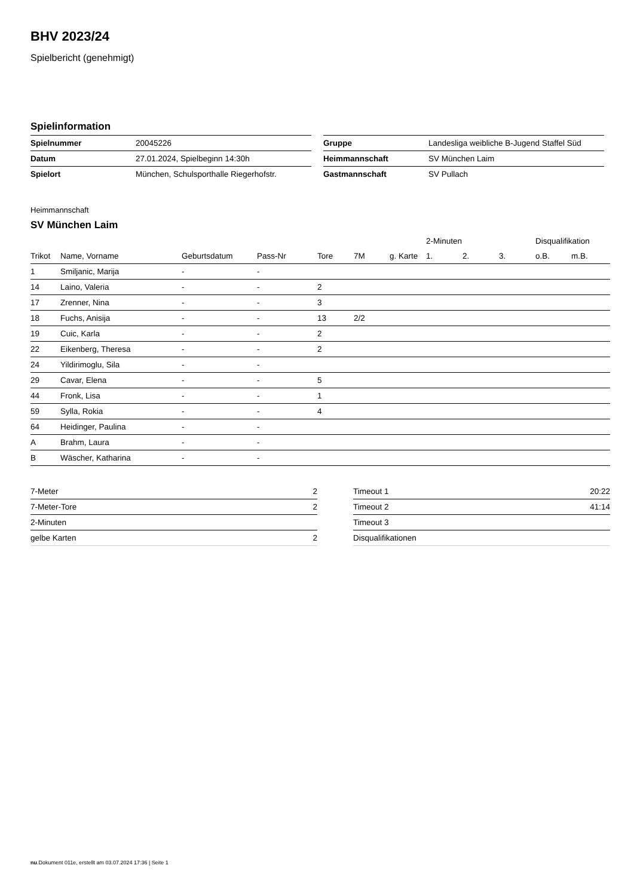BHV 2023/24
Spielbericht (genehmigt)
Spielinformation
| Spielnummer | 20045226 |
| Datum | 27.01.2024, Spielbeginn 14:30h |
| Spielort | München, Schulsporthalle Riegerhofstr. |
| Gruppe | Landesliga weibliche B-Jugend Staffel Süd |
| Heimmannschaft | SV München Laim |
| Gastmannschaft | SV Pullach |
Heimmannschaft
SV München Laim
| | | | | | | | 2-Minuten | | | Disqualifikation | |
| --- | --- | --- | --- | --- | --- | --- | --- | --- | --- | --- | --- |
| Trikot | Name, Vorname | Geburtsdatum | Pass-Nr | Tore | 7M | g. Karte | 1. | 2. | 3. | o.B. | m.B. |
| 1 | Smiljanic, Marija | - | - | | | | | | | | |
| 14 | Laino, Valeria | - | - | 2 | | | | | | | |
| 17 | Zrenner, Nina | - | - | 3 | | | | | | | |
| 18 | Fuchs, Anisija | - | - | 13 | 2/2 | | | | | | |
| 19 | Cuic, Karla | - | - | 2 | | | | | | | |
| 22 | Eikenberg, Theresa | - | - | 2 | | | | | | | |
| 24 | Yildirimoglu, Sila | - | - | | | | | | | | |
| 29 | Cavar, Elena | - | - | 5 | | | | | | | |
| 44 | Fronk, Lisa | - | - | 1 | | | | | | | |
| 59 | Sylla, Rokia | - | - | 4 | | | | | | | |
| 64 | Heidinger, Paulina | - | - | | | | | | | | |
| A | Brahm, Laura | - | - | | | | | | | | |
| B | Wäscher, Katharina | - | - | | | | | | | | |
| 7-Meter | 2 |
| 7-Meter-Tore | 2 |
| 2-Minuten | |
| gelbe Karten | 2 |
| Timeout 1 | 20:22 |
| Timeout 2 | 41:14 |
| Timeout 3 | |
| Disqualifikationen | |
nu.Dokument 011e, erstellt am 03.07.2024 17:36 | Seite 1